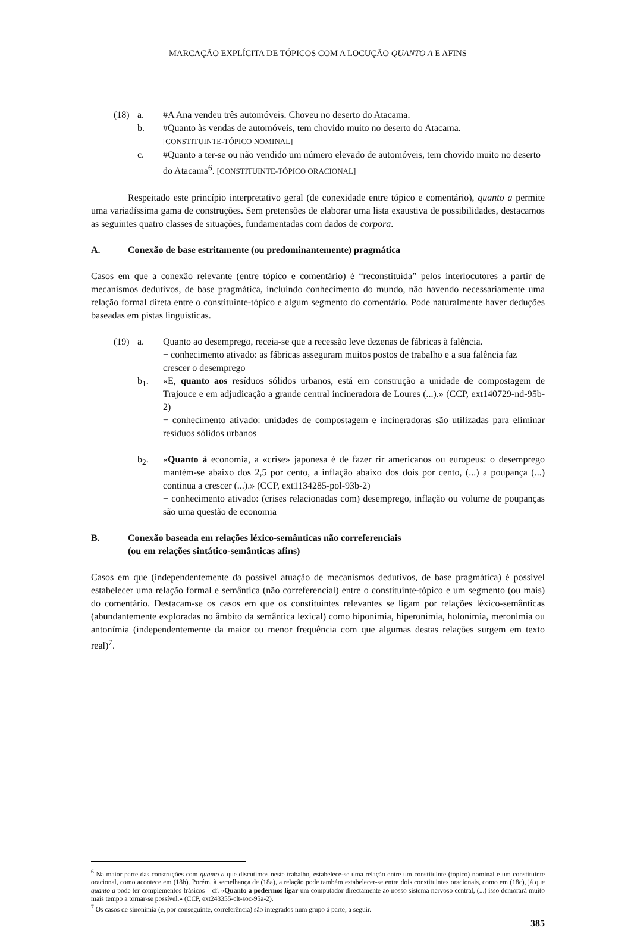MARCAÇÃO EXPLÍCITA DE TÓPICOS COM A LOCUÇÃO QUANTO A E AFINS
(18)
a.
#A Ana vendeu três automóveis. Choveu no deserto do Atacama.
b.
#Quanto às vendas de automóveis, tem chovido muito no deserto do Atacama.
[CONSTITUINTE-TÓPICO NOMINAL]
c.
#Quanto a ter-se ou não vendido um número elevado de automóveis, tem chovido muito no deserto do Atacama<sup>6</sup>. [CONSTITUINTE-TÓPICO ORACIONAL]
Respeitado este princípio interpretativo geral (de conexidade entre tópico e comentário), quanto a permite uma variadíssima gama de construções. Sem pretensões de elaborar uma lista exaustiva de possibilidades, destacamos as seguintes quatro classes de situações, fundamentadas com dados de corpora.
A. Conexão de base estritamente (ou predominantemente) pragmática
Casos em que a conexão relevante (entre tópico e comentário) é “reconstituída” pelos interlocutores a partir de mecanismos dedutivos, de base pragmática, incluindo conhecimento do mundo, não havendo necessariamente uma relação formal direta entre o constituinte-tópico e algum segmento do comentário. Pode naturalmente haver deduções baseadas em pistas linguísticas.
(19)
a.
Quanto ao desemprego, receia-se que a recessão leve dezenas de fábricas à falência.
− conhecimento ativado: as fábricas asseguram muitos postos de trabalho e a sua falência faz crescer o desemprego
b<sub>1</sub>.
«E, quanto aos resíduos sólidos urbanos, está em construção a unidade de compostagem de Trajouce e em adjudicação a grande central incineradora de Loures (...).» (CCP, ext140729-nd-95b-2)
− conhecimento ativado: unidades de compostagem e incineradoras são utilizadas para eliminar resíduos sólidos urbanos
b<sub>2</sub>.
«Quanto à economia, a «crise» japonesa é de fazer rir americanos ou europeus: o desemprego mantém-se abaixo dos 2,5 por cento, a inflação abaixo dos dois por cento, (...) a poupança (...) continua a crescer (...).» (CCP, ext1134285-pol-93b-2)
− conhecimento ativado: (crises relacionadas com) desemprego, inflação ou volume de poupanças são uma questão de economia
B. Conexão baseada em relações léxico-semânticas não correferenciais
(ou em relações sintático-semânticas afins)
Casos em que (independentemente da possível atuação de mecanismos dedutivos, de base pragmática) é possível estabelecer uma relação formal e semântica (não correferencial) entre o constituinte-tópico e um segmento (ou mais) do comentário. Destacam-se os casos em que os constituintes relevantes se ligam por relações léxico-semânticas (abundantemente exploradas no âmbito da semântica lexical) como hiponímia, hiperonímia, holonímia, meronímia ou antonímia (independentemente da maior ou menor frequência com que algumas destas relações surgem em texto real)<sup>7</sup>.
<sup>6</sup> Na maior parte das construções com quanto a que discutimos neste trabalho, estabelece-se uma relação entre um constituinte (tópico) nominal e um constituinte oracional, como acontece em (18b). Porém, à semelhança de (18a), a relação pode também estabelecer-se entre dois constituintes oracionais, como em (18c), já que quanto a pode ter complementos frásicos – cf. «Quanto a podermos ligar um computador directamente ao nosso sistema nervoso central, (...) isso demorará muito mais tempo a tornar-se possível.» (CCP, ext243355-clt-soc-95a-2).
<sup>7</sup> Os casos de sinonímia (e, por conseguinte, correferência) são integrados num grupo à parte, a seguir.
385